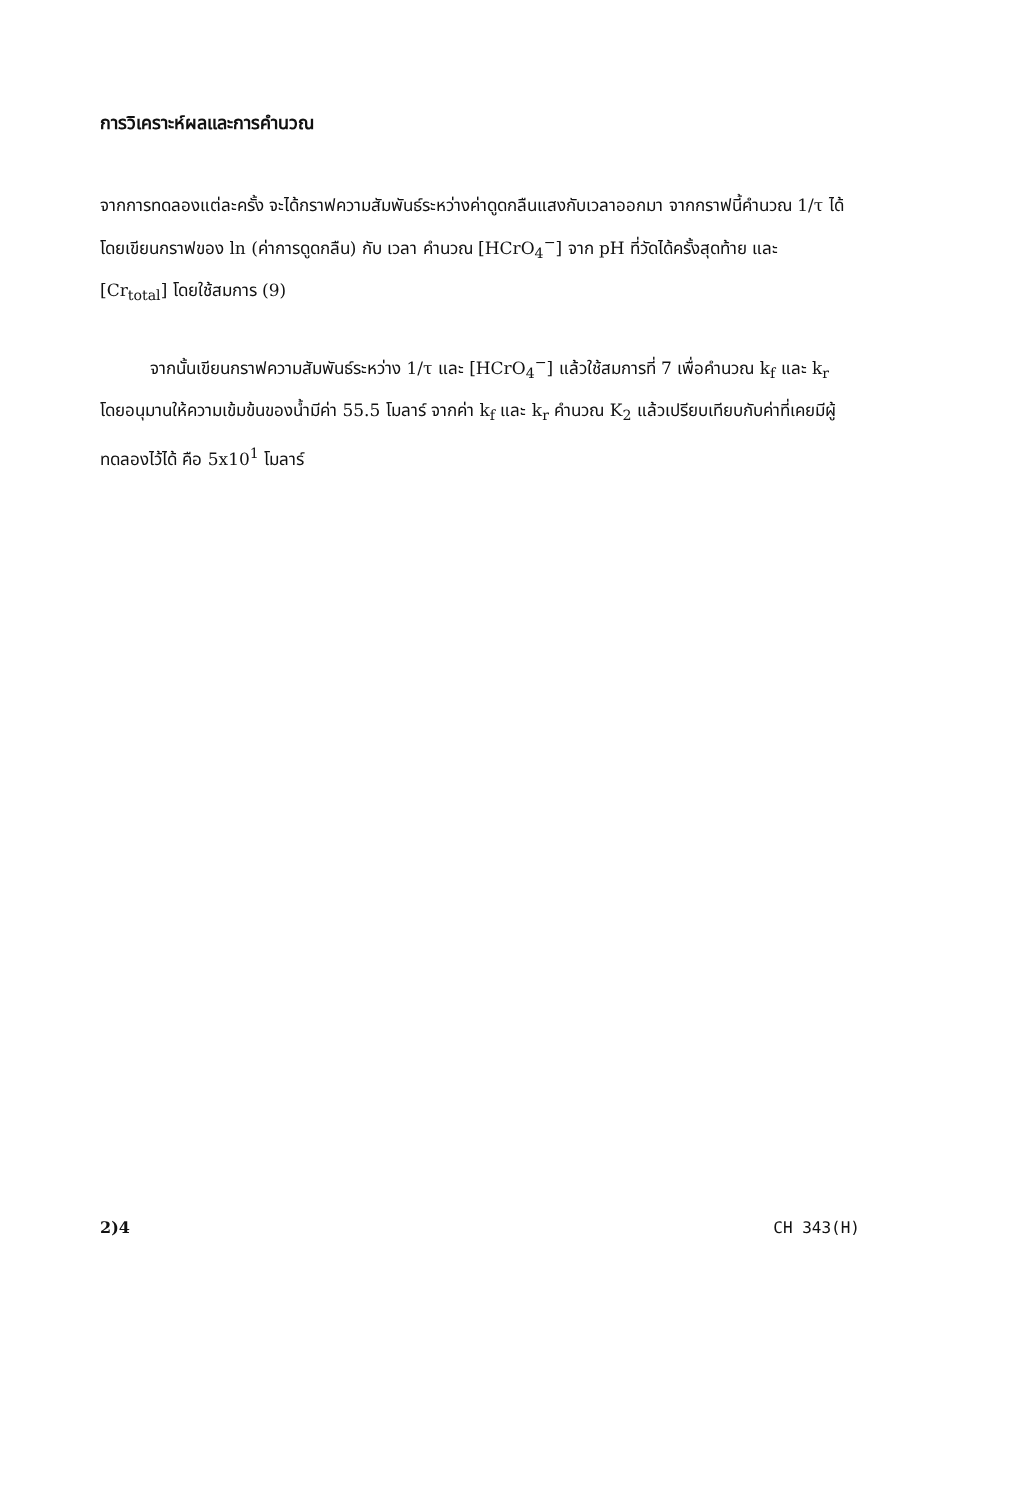การวิเคราะห์ผลและการคำนวณ
จากการทดลองแต่ละครั้ง จะได้กราฟความสัมพันธ์ระหว่างค่าดูดกลืนแสงกับเวลาออกมา จากกราฟนี้คำนวณ 1/τ ได้โดยเขียนกราฟของ ln (ค่าการดูดกลืน) กับ เวลา คำนวณ [HCrO<sub>4</sub><sup>−</sup>] จาก pH ที่วัดได้ครั้งสุดท้าย และ [Cr<sub>total</sub>] โดยใช้สมการ (9)
จากนั้นเขียนกราฟความสัมพันธ์ระหว่าง 1/τ และ [HCrO<sub>4</sub><sup>−</sup>] แล้วใช้สมการที่ 7 เพื่อคำนวณ k<sub>f</sub> และ k<sub>r</sub> โดยอนุมานให้ความเข้มข้นของน้ำมีค่า 55.5 โมลาร์ จากค่า k<sub>f</sub> และ k<sub>r</sub> คำนวณ K<sub>2</sub> แล้วเปรียบเทียบกับค่าที่เคยมีผู้ทดลองไว้ได้ คือ 5x10<sup>1</sup> โมลาร์
2)4 CH 343(H)